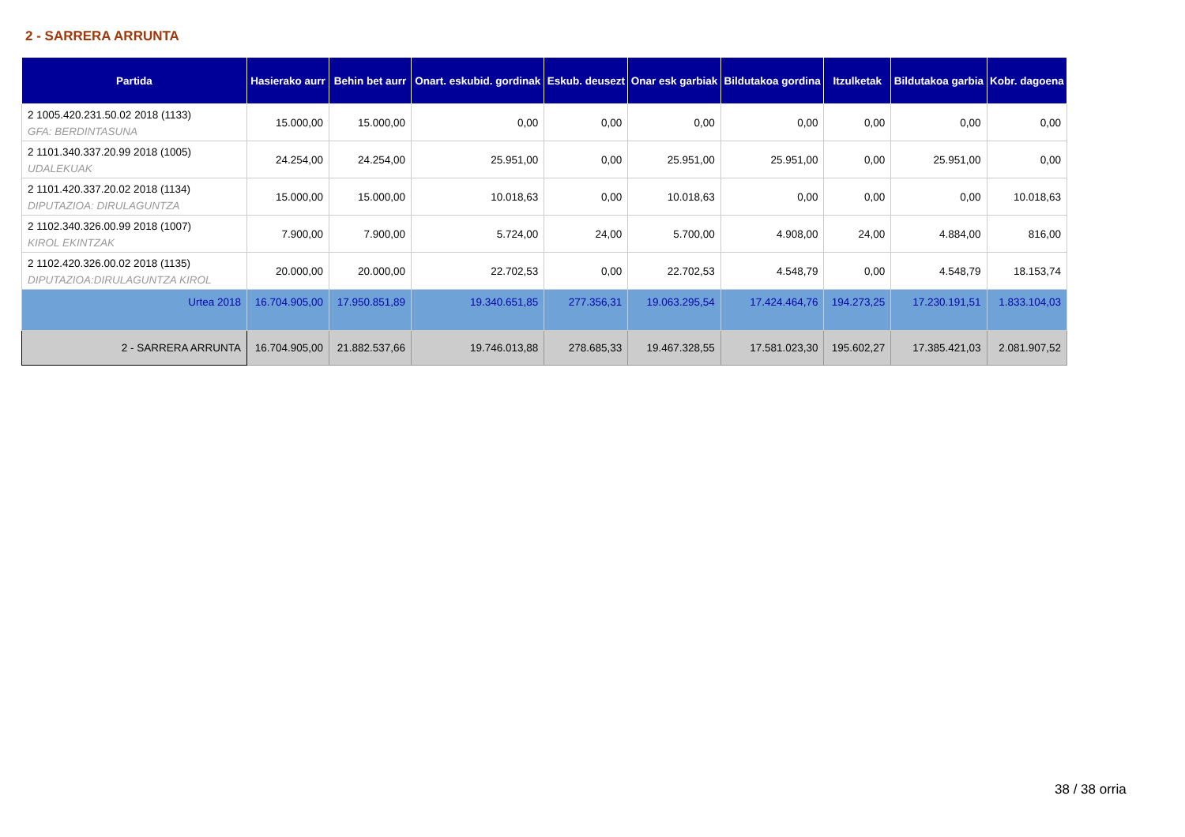2 - SARRERA ARRUNTA
| Partida | Hasierako aurr | Behin bet aurr | Onart. eskubid. gordinak | Eskub. deusezt | Onar esk garbiak | Bildutakoa gordina | Itzulketak | Bildutakoa garbia | Kobr. dagoena |
| --- | --- | --- | --- | --- | --- | --- | --- | --- | --- |
| 2 1005.420.231.50.02 2018 (1133) GFA: BERDINTASUNA | 15.000,00 | 15.000,00 | 0,00 | 0,00 | 0,00 | 0,00 | 0,00 | 0,00 | 0,00 |
| 2 1101.340.337.20.99 2018 (1005) UDALEKUAK | 24.254,00 | 24.254,00 | 25.951,00 | 0,00 | 25.951,00 | 25.951,00 | 0,00 | 25.951,00 | 0,00 |
| 2 1101.420.337.20.02 2018 (1134) DIPUTAZIOA: DIRULAGUNTZA | 15.000,00 | 15.000,00 | 10.018,63 | 0,00 | 10.018,63 | 0,00 | 0,00 | 0,00 | 10.018,63 |
| 2 1102.340.326.00.99 2018 (1007) KIROL EKINTZAK | 7.900,00 | 7.900,00 | 5.724,00 | 24,00 | 5.700,00 | 4.908,00 | 24,00 | 4.884,00 | 816,00 |
| 2 1102.420.326.00.02 2018 (1135) DIPUTAZIOA:DIRULAGUNTZA KIROL | 20.000,00 | 20.000,00 | 22.702,53 | 0,00 | 22.702,53 | 4.548,79 | 0,00 | 4.548,79 | 18.153,74 |
| Urtea 2018 | 16.704.905,00 | 17.950.851,89 | 19.340.651,85 | 277.356,31 | 19.063.295,54 | 17.424.464,76 | 194.273,25 | 17.230.191,51 | 1.833.104,03 |
| 2 - SARRERA ARRUNTA | 16.704.905,00 | 21.882.537,66 | 19.746.013,88 | 278.685,33 | 19.467.328,55 | 17.581.023,30 | 195.602,27 | 17.385.421,03 | 2.081.907,52 |
38 / 38 orria